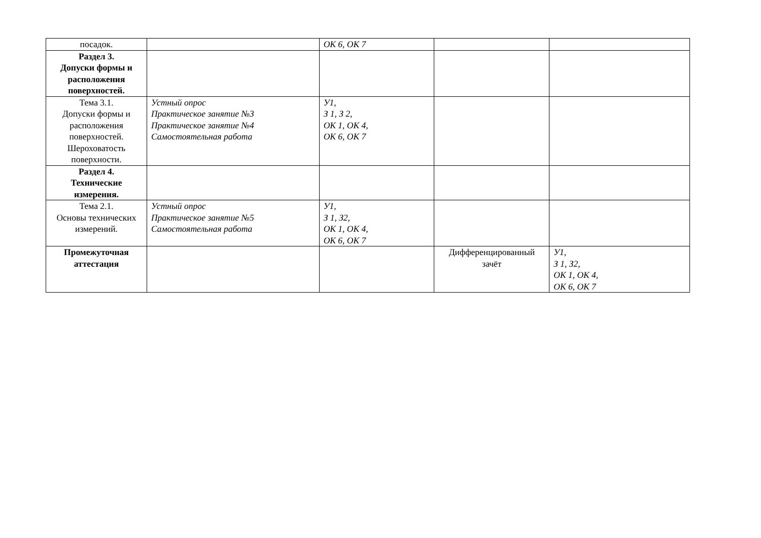| посадок. | | ОК 6, ОК 7 | | |
| Раздел 3. Допуски формы и расположения поверхностей. | | | | |
| Тема 3.1. Допуски формы и расположения поверхностей. Шероховатость поверхности. | Устный опрос Практическое занятие №3 Практическое занятие №4 Самостоятельная работа | У1, З 1, З 2, ОК 1, ОК 4, ОК 6, ОК 7 | | |
| Раздел 4. Технические измерения. | | | | |
| Тема 2.1. Основы технических измерений. | Устный опрос Практическое занятие №5 Самостоятельная работа | У1, З 1, З2, ОК 1, ОК 4, ОК 6, ОК 7 | | |
| Промежуточная аттестация | | | Дифференцированный зачёт | У1, З 1, З2, ОК 1, ОК 4, ОК 6, ОК 7 |